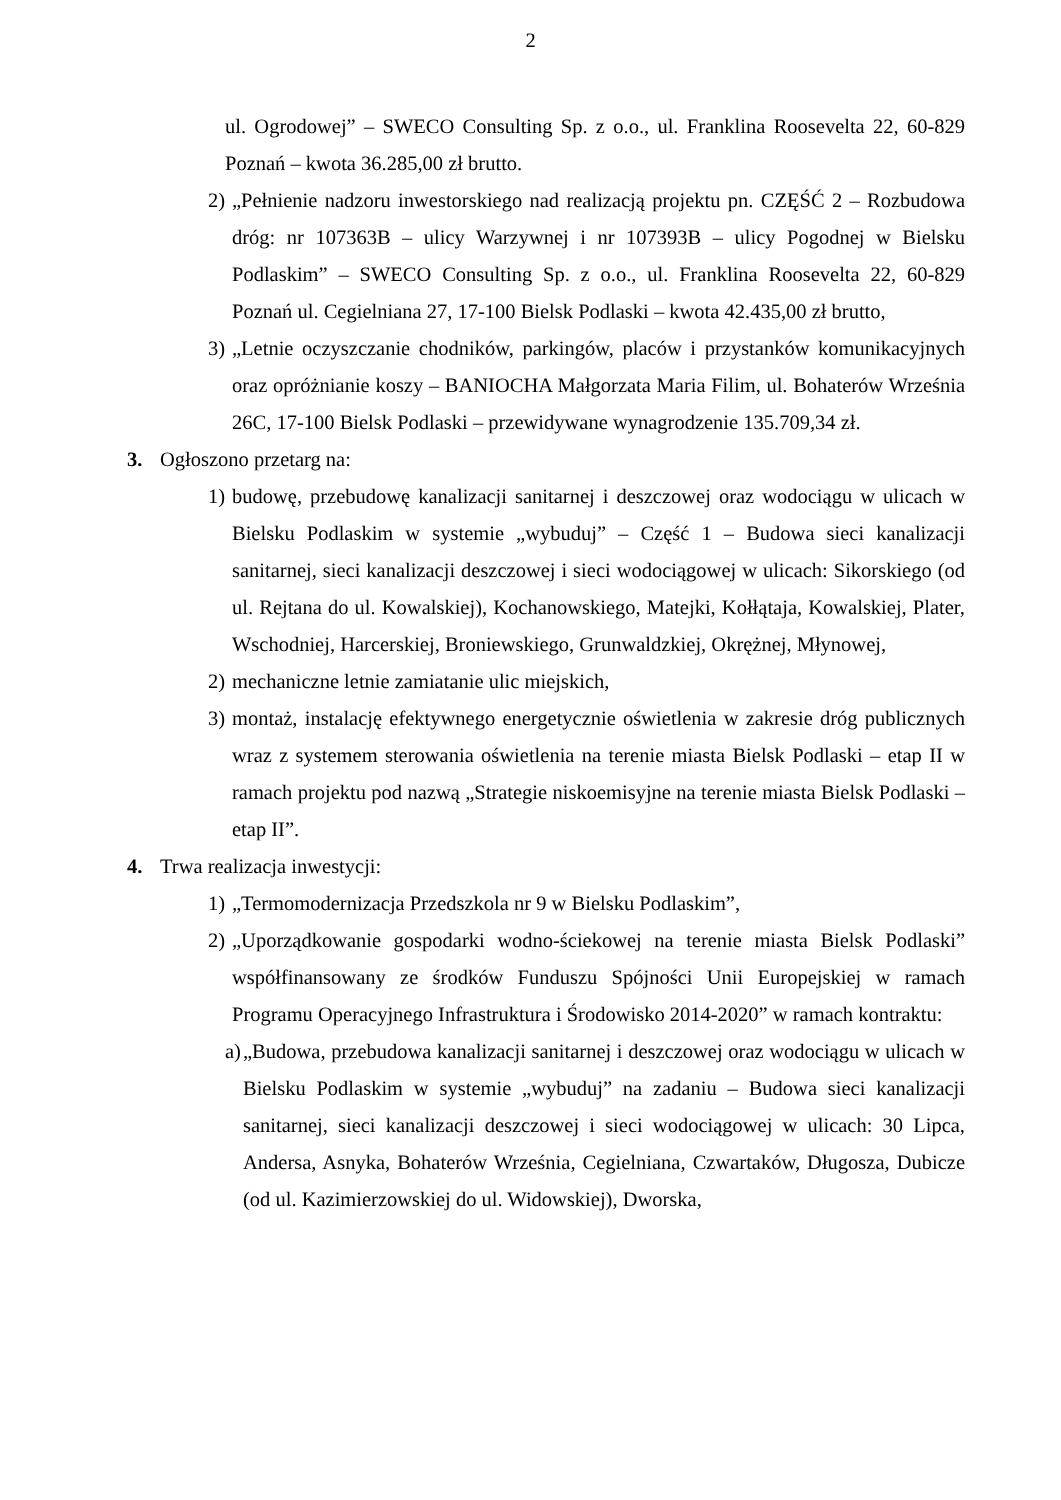2
ul. Ogrodowej” – SWECO Consulting Sp. z o.o., ul. Franklina Roosevelta 22, 60-829 Poznań – kwota 36.285,00 zł brutto.
2) „Pełnienie nadzoru inwestorskiego nad realizacją projektu pn. CZĘŚĆ 2 – Rozbudowa dróg: nr 107363B – ulicy Warzywnej i nr 107393B – ulicy Pogodnej w Bielsku Podlaskim” – SWECO Consulting Sp. z o.o., ul. Franklina Roosevelta 22, 60-829 Poznań ul. Cegielniana 27, 17-100 Bielsk Podlaski – kwota 42.435,00 zł brutto,
3) „Letnie oczyszczanie chodników, parkingów, placów i przystanków komunikacyjnych oraz opróżnianie koszy – BANIOCHA Małgorzata Maria Filim, ul. Bohaterów Września 26C, 17-100 Bielsk Podlaski – przewidywane wynagrodzenie 135.709,34 zł.
3. Ogłoszono przetarg na:
1) budowę, przebudowę kanalizacji sanitarnej i deszczowej oraz wodociągu w ulicach w Bielsku Podlaskim w systemie „wybuduj” – Część 1 – Budowa sieci kanalizacji sanitarnej, sieci kanalizacji deszczowej i sieci wodociągowej w ulicach: Sikorskiego (od ul. Rejtana do ul. Kowalskiej), Kochanowskiego, Matejki, Kołłątaja, Kowalskiej, Plater, Wschodniej, Harcerskiej, Broniewskiego, Grunwaldzkiej, Okrężnej, Młynowej,
2) mechaniczne letnie zamiatanie ulic miejskich,
3) montaż, instalację efektywnego energetycznie oświetlenia w zakresie dróg publicznych wraz z systemem sterowania oświetlenia na terenie miasta Bielsk Podlaski – etap II w ramach projektu pod nazwą „Strategie niskoemisyjne na terenie miasta Bielsk Podlaski – etap II”.
4. Trwa realizacja inwestycji:
1) „Termomodernizacja Przedszkola nr 9 w Bielsku Podlaskim”,
2) „Uporządkowanie gospodarki wodno-ściekowej na terenie miasta Bielsk Podlaski” współfinansowany ze środków Funduszu Spójności Unii Europejskiej w ramach Programu Operacyjnego Infrastruktura i Środowisko 2014-2020” w ramach kontraktu:
a) „Budowa, przebudowa kanalizacji sanitarnej i deszczowej oraz wodociągu w ulicach w Bielsku Podlaskim w systemie „wybuduj” na zadaniu – Budowa sieci kanalizacji sanitarnej, sieci kanalizacji deszczowej i sieci wodociągowej w ulicach: 30 Lipca, Andersa, Asnyka, Bohaterów Września, Cegielniana, Czwartaków, Długosza, Dubicze (od ul. Kazimierzowskiej do ul. Widowskiej), Dworska,